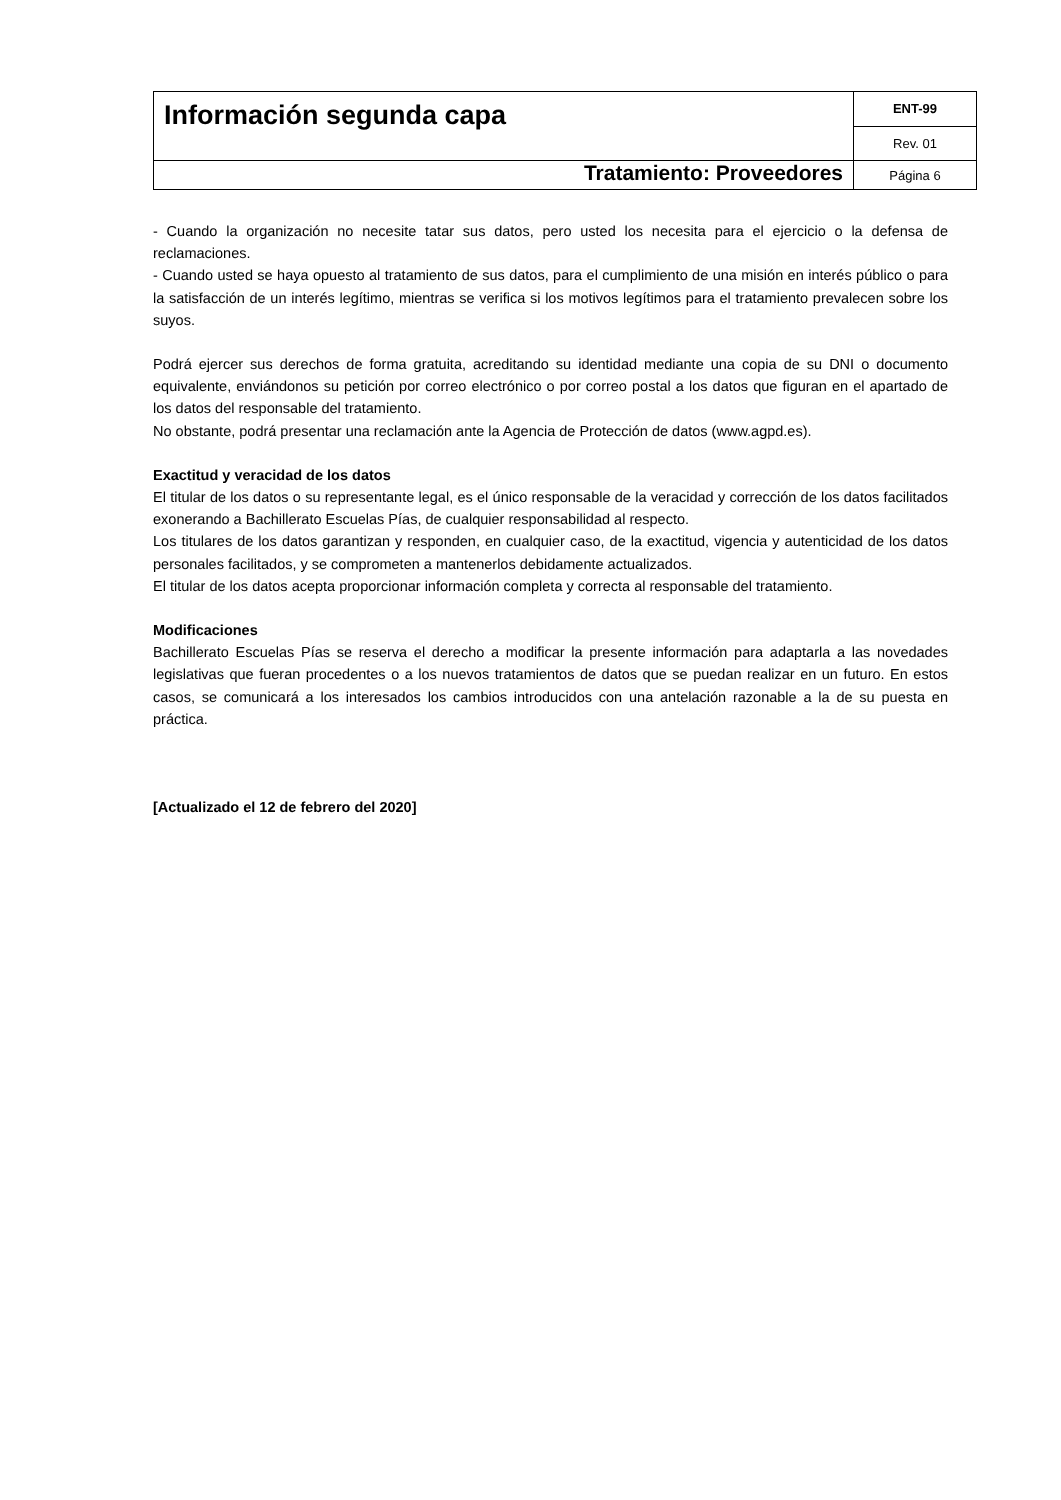| Información segunda capa | ENT-99 |
| | Rev. 01 |
| Tratamiento: Proveedores | Página 6 |
- Cuando la organización no necesite tatar sus datos, pero usted los necesita para el ejercicio o la defensa de reclamaciones.
- Cuando usted se haya opuesto al tratamiento de sus datos, para el cumplimiento de una misión en interés público o para la satisfacción de un interés legítimo, mientras se verifica si los motivos legítimos para el tratamiento prevalecen sobre los suyos.
Podrá ejercer sus derechos de forma gratuita, acreditando su identidad mediante una copia de su DNI o documento equivalente, enviándonos su petición por correo electrónico o por correo postal a los datos que figuran en el apartado de los datos del responsable del tratamiento.
No obstante, podrá presentar una reclamación ante la Agencia de Protección de datos (www.agpd.es).
Exactitud y veracidad de los datos
El titular de los datos o su representante legal, es el único responsable de la veracidad y corrección de los datos facilitados exonerando a Bachillerato Escuelas Pías, de cualquier responsabilidad al respecto.
Los titulares de los datos garantizan y responden, en cualquier caso, de la exactitud, vigencia y autenticidad de los datos personales facilitados, y se comprometen a mantenerlos debidamente actualizados.
El titular de los datos acepta proporcionar información completa y correcta al responsable del tratamiento.
Modificaciones
Bachillerato Escuelas Pías se reserva el derecho a modificar la presente información para adaptarla a las novedades legislativas que fueran procedentes o a los nuevos tratamientos de datos que se puedan realizar en un futuro. En estos casos, se comunicará a los interesados los cambios introducidos con una antelación razonable a la de su puesta en práctica.
[Actualizado el 12 de febrero del 2020]